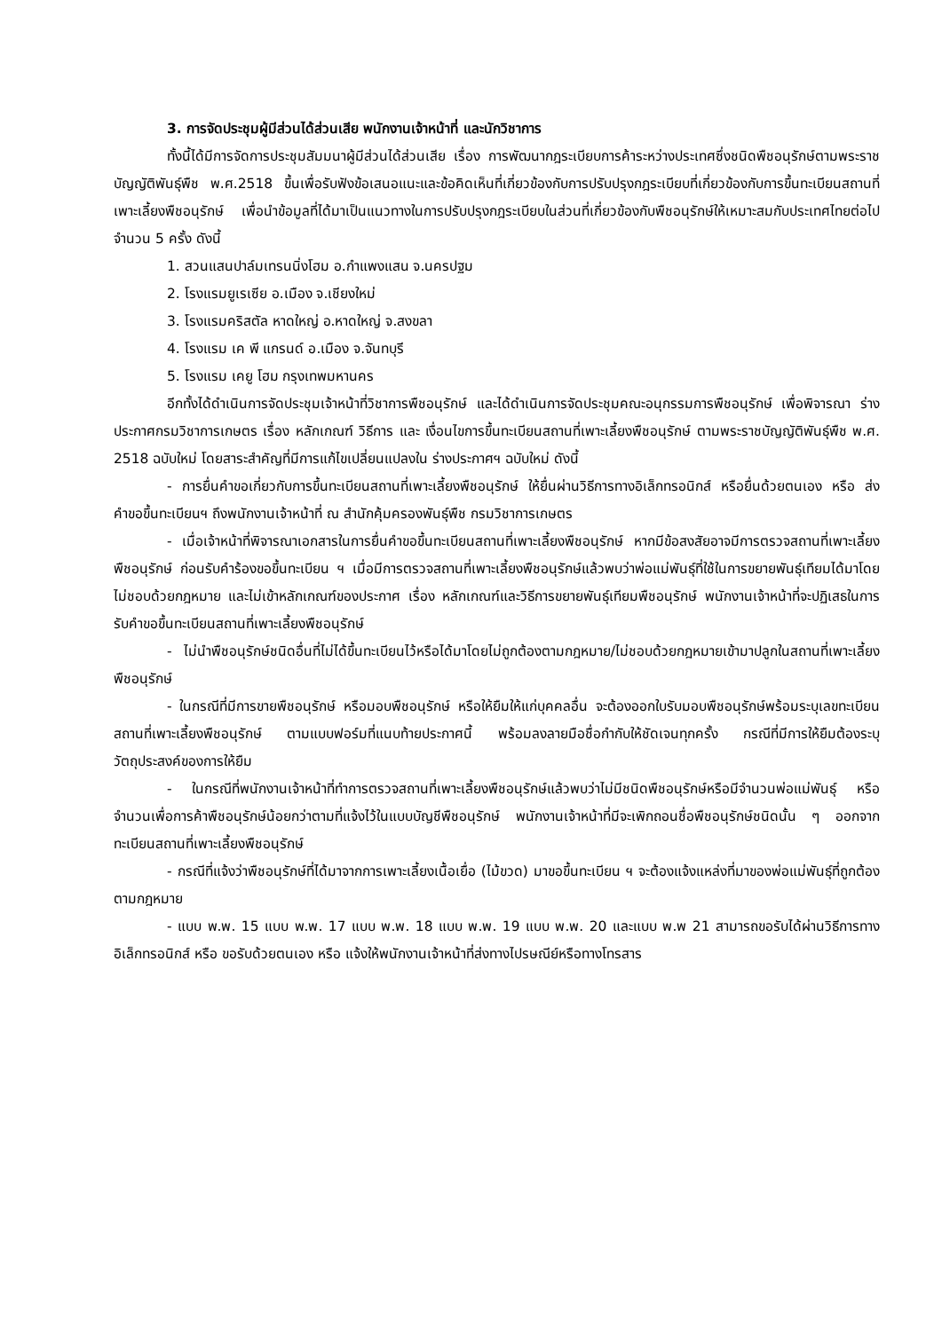3. การจัดประชุมผู้มีส่วนได้ส่วนเสีย พนักงานเจ้าหน้าที่ และนักวิชาการ
ทั้งนี้ได้มีการจัดการประชุมสัมมนาผู้มีส่วนได้ส่วนเสีย เรื่อง การพัฒนากฎระเบียบการค้าระหว่างประเทศซึ่งชนิดพืชอนุรักษ์ตามพระราชบัญญัติพันธุ์พืช พ.ศ.2518 ขึ้นเพื่อรับฟังข้อเสนอแนะและข้อคิดเห็นที่เกี่ยวข้องกับการปรับปรุงกฎระเบียบที่เกี่ยวข้องกับการขึ้นทะเบียนสถานที่เพาะเลี้ยงพืชอนุรักษ์ เพื่อนำข้อมูลที่ได้มาเป็นแนวทางในการปรับปรุงกฎระเบียบในส่วนที่เกี่ยวข้องกับพืชอนุรักษ์ให้เหมาะสมกับประเทศไทยต่อไป จำนวน 5 ครั้ง ดังนี้
1. สวนแสนปาล์มเทรนนิ่งโฮม อ.กำแพงแสน จ.นครปฐม
2. โรงแรมยูเรเซีย อ.เมือง จ.เชียงใหม่
3. โรงแรมคริสตัล หาดใหญ่ อ.หาดใหญ่ จ.สงขลา
4. โรงแรม เค พี แกรนด์ อ.เมือง จ.จันทบุรี
5. โรงแรม เคยู โฮม กรุงเทพมหานคร
อีกทั้งได้ดำเนินการจัดประชุมเจ้าหน้าที่วิชาการพืชอนุรักษ์ และได้ดำเนินการจัดประชุมคณะอนุกรรมการพืชอนุรักษ์ เพื่อพิจารณา ร่างประกาศกรมวิชาการเกษตร เรื่อง หลักเกณฑ์ วิธีการ และ เงื่อนไขการขึ้นทะเบียนสถานที่เพาะเลี้ยงพืชอนุรักษ์ ตามพระราชบัญญัติพันธุ์พืช พ.ศ. 2518 ฉบับใหม่ โดยสาระสำคัญที่มีการแก้ไขเปลี่ยนแปลงใน ร่างประกาศฯ ฉบับใหม่ ดังนี้
- การยื่นคำขอเกี่ยวกับการขึ้นทะเบียนสถานที่เพาะเลี้ยงพืชอนุรักษ์ ให้ยื่นผ่านวิธีการทางอิเล็กทรอนิกส์ หรือยื่นด้วยตนเอง หรือ ส่งคำขอขึ้นทะเบียนฯ ถึงพนักงานเจ้าหน้าที่ ณ สำนักคุ้มครองพันธุ์พืช กรมวิชาการเกษตร
- เมื่อเจ้าหน้าที่พิจารณาเอกสารในการยื่นคำขอขึ้นทะเบียนสถานที่เพาะเลี้ยงพืชอนุรักษ์ หากมีข้อสงสัยอาจมีการตรวจสถานที่เพาะเลี้ยงพืชอนุรักษ์ ก่อนรับคำร้องขอขึ้นทะเบียน ฯ เมื่อมีการตรวจสถานที่เพาะเลี้ยงพืชอนุรักษ์แล้วพบว่าพ่อแม่พันธุ์ที่ใช้ในการขยายพันธุ์เทียมได้มาโดยไม่ชอบด้วยกฎหมาย และไม่เข้าหลักเกณฑ์ของประกาศ เรื่อง หลักเกณฑ์และวิธีการขยายพันธุ์เทียมพืชอนุรักษ์ พนักงานเจ้าหน้าที่จะปฏิเสธในการรับคำขอขึ้นทะเบียนสถานที่เพาะเลี้ยงพืชอนุรักษ์
- ไม่นำพืชอนุรักษ์ชนิดอื่นที่ไม่ได้ขึ้นทะเบียนไว้หรือได้มาโดยไม่ถูกต้องตามกฎหมาย/ไม่ชอบด้วยกฎหมายเข้ามาปลูกในสถานที่เพาะเลี้ยงพืชอนุรักษ์
- ในกรณีที่มีการขายพืชอนุรักษ์ หรือมอบพืชอนุรักษ์ หรือให้ยืมให้แก่บุคคลอื่น จะต้องออกใบรับมอบพืชอนุรักษ์พร้อมระบุเลขทะเบียนสถานที่เพาะเลี้ยงพืชอนุรักษ์ ตามแบบฟอร์มที่แนบท้ายประกาศนี้ พร้อมลงลายมือชื่อกำกับให้ชัดเจนทุกครั้ง กรณีที่มีการให้ยืมต้องระบุวัตถุประสงค์ของการให้ยืม
- ในกรณีที่พนักงานเจ้าหน้าที่ทำการตรวจสถานที่เพาะเลี้ยงพืชอนุรักษ์แล้วพบว่าไม่มีชนิดพืชอนุรักษ์หรือมีจำนวนพ่อแม่พันธุ์ หรือจำนวนเพื่อการค้าพืชอนุรักษ์น้อยกว่าตามที่แจ้งไว้ในแบบบัญชีพืชอนุรักษ์ พนักงานเจ้าหน้าที่มีจะเพิกถอนชื่อพืชอนุรักษ์ชนิดนั้น ๆ ออกจากทะเบียนสถานที่เพาะเลี้ยงพืชอนุรักษ์
- กรณีที่แจ้งว่าพืชอนุรักษ์ที่ได้มาจากการเพาะเลี้ยงเนื้อเยื่อ (ไม้ขวด) มาขอขึ้นทะเบียน ฯ จะต้องแจ้งแหล่งที่มาของพ่อแม่พันธุ์ที่ถูกต้องตามกฎหมาย
- แบบ พ.พ. 15 แบบ พ.พ. 17 แบบ พ.พ. 18 แบบ พ.พ. 19 แบบ พ.พ. 20 และแบบ พ.พ 21 สามารถขอรับได้ผ่านวิธีการทางอิเล็กทรอนิกส์ หรือ ขอรับด้วยตนเอง หรือ แจ้งให้พนักงานเจ้าหน้าที่ส่งทางไปรษณีย์หรือทางโทรสาร